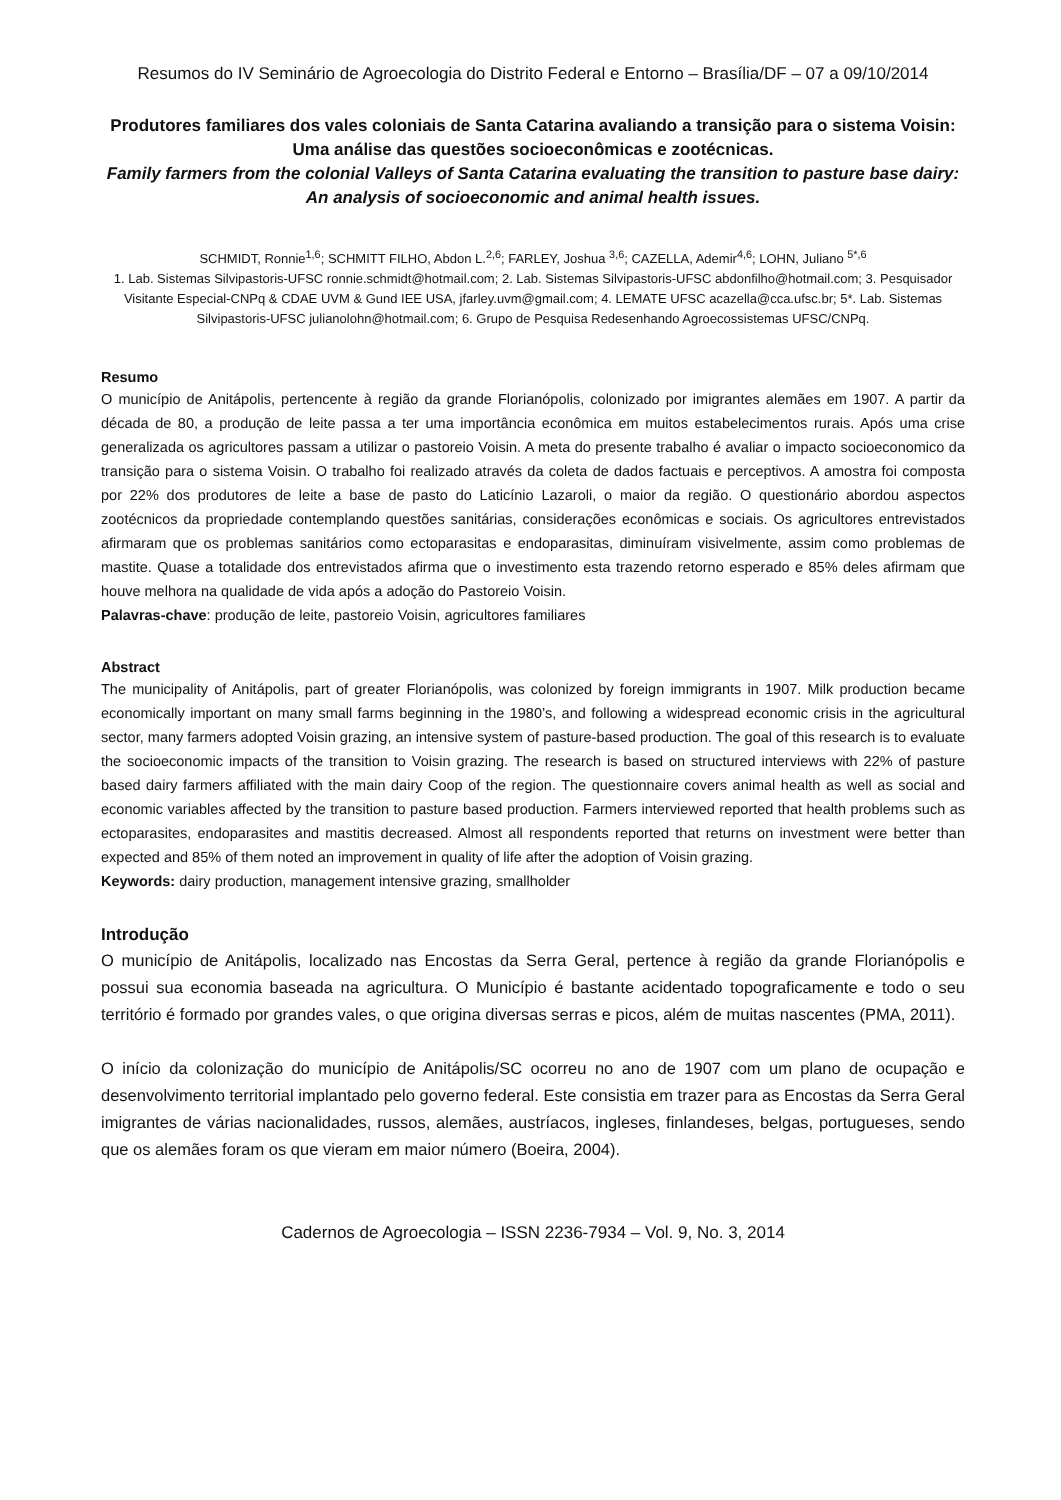Resumos do IV Seminário de Agroecologia do Distrito Federal e Entorno – Brasília/DF – 07 a 09/10/2014
Produtores familiares dos vales coloniais de Santa Catarina avaliando a transição para o sistema Voisin: Uma análise das questões socioeconômicas e zootécnicas.
Family farmers from the colonial Valleys of Santa Catarina evaluating the transition to pasture base dairy: An analysis of socioeconomic and animal health issues.
SCHMIDT, Ronnie<sup>1,6</sup>; SCHMITT FILHO, Abdon L.<sup>2,6</sup>; FARLEY, Joshua <sup>3,6</sup>; CAZELLA, Ademir<sup>4,6</sup>; LOHN, Juliano <sup>5*,6</sup>
1. Lab. Sistemas Silvipastoris-UFSC ronnie.schmidt@hotmail.com; 2. Lab. Sistemas Silvipastoris-UFSC abdonfilho@hotmail.com; 3. Pesquisador Visitante Especial-CNPq & CDAE UVM & Gund IEE USA, jfarley.uvm@gmail.com; 4. LEMATE UFSC acazella@cca.ufsc.br; 5*. Lab. Sistemas Silvipastoris-UFSC julianolohn@hotmail.com; 6. Grupo de Pesquisa Redesenhando Agroecossistemas UFSC/CNPq.
Resumo
O município de Anitápolis, pertencente à região da grande Florianópolis, colonizado por imigrantes alemães em 1907. A partir da década de 80, a produção de leite passa a ter uma importância econômica em muitos estabelecimentos rurais. Após uma crise generalizada os agricultores passam a utilizar o pastoreio Voisin. A meta do presente trabalho é avaliar o impacto socioeconomico da transição para o sistema Voisin. O trabalho foi realizado através da coleta de dados factuais e perceptivos. A amostra foi composta por 22% dos produtores de leite a base de pasto do Laticínio Lazaroli, o maior da região. O questionário abordou aspectos zootécnicos da propriedade contemplando questões sanitárias, considerações econômicas e sociais. Os agricultores entrevistados afirmaram que os problemas sanitários como ectoparasitas e endoparasitas, diminuíram visivelmente, assim como problemas de mastite. Quase a totalidade dos entrevistados afirma que o investimento esta trazendo retorno esperado e 85% deles afirmam que houve melhora na qualidade de vida após a adoção do Pastoreio Voisin.
Palavras-chave: produção de leite, pastoreio Voisin, agricultores familiares
Abstract
The municipality of Anitápolis, part of greater Florianópolis, was colonized by foreign immigrants in 1907. Milk production became economically important on many small farms beginning in the 1980’s, and following a widespread economic crisis in the agricultural sector, many farmers adopted Voisin grazing, an intensive system of pasture-based production. The goal of this research is to evaluate the socioeconomic impacts of the transition to Voisin grazing. The research is based on structured interviews with 22% of pasture based dairy farmers affiliated with the main dairy Coop of the region. The questionnaire covers animal health as well as social and economic variables affected by the transition to pasture based production. Farmers interviewed reported that health problems such as ectoparasites, endoparasites and mastitis decreased. Almost all respondents reported that returns on investment were better than expected and 85% of them noted an improvement in quality of life after the adoption of Voisin grazing.
Keywords: dairy production, management intensive grazing, smallholder
Introdução
O município de Anitápolis, localizado nas Encostas da Serra Geral, pertence à região da grande Florianópolis e possui sua economia baseada na agricultura. O Município é bastante acidentado topograficamente e todo o seu território é formado por grandes vales, o que origina diversas serras e picos, além de muitas nascentes (PMA, 2011).
O início da colonização do município de Anitápolis/SC ocorreu no ano de 1907 com um plano de ocupação e desenvolvimento territorial implantado pelo governo federal. Este consistia em trazer para as Encostas da Serra Geral imigrantes de várias nacionalidades, russos, alemães, austríacos, ingleses, finlandeses, belgas, portugueses, sendo que os alemães foram os que vieram em maior número (Boeira, 2004).
Cadernos de Agroecologia – ISSN 2236-7934 – Vol. 9, No. 3, 2014